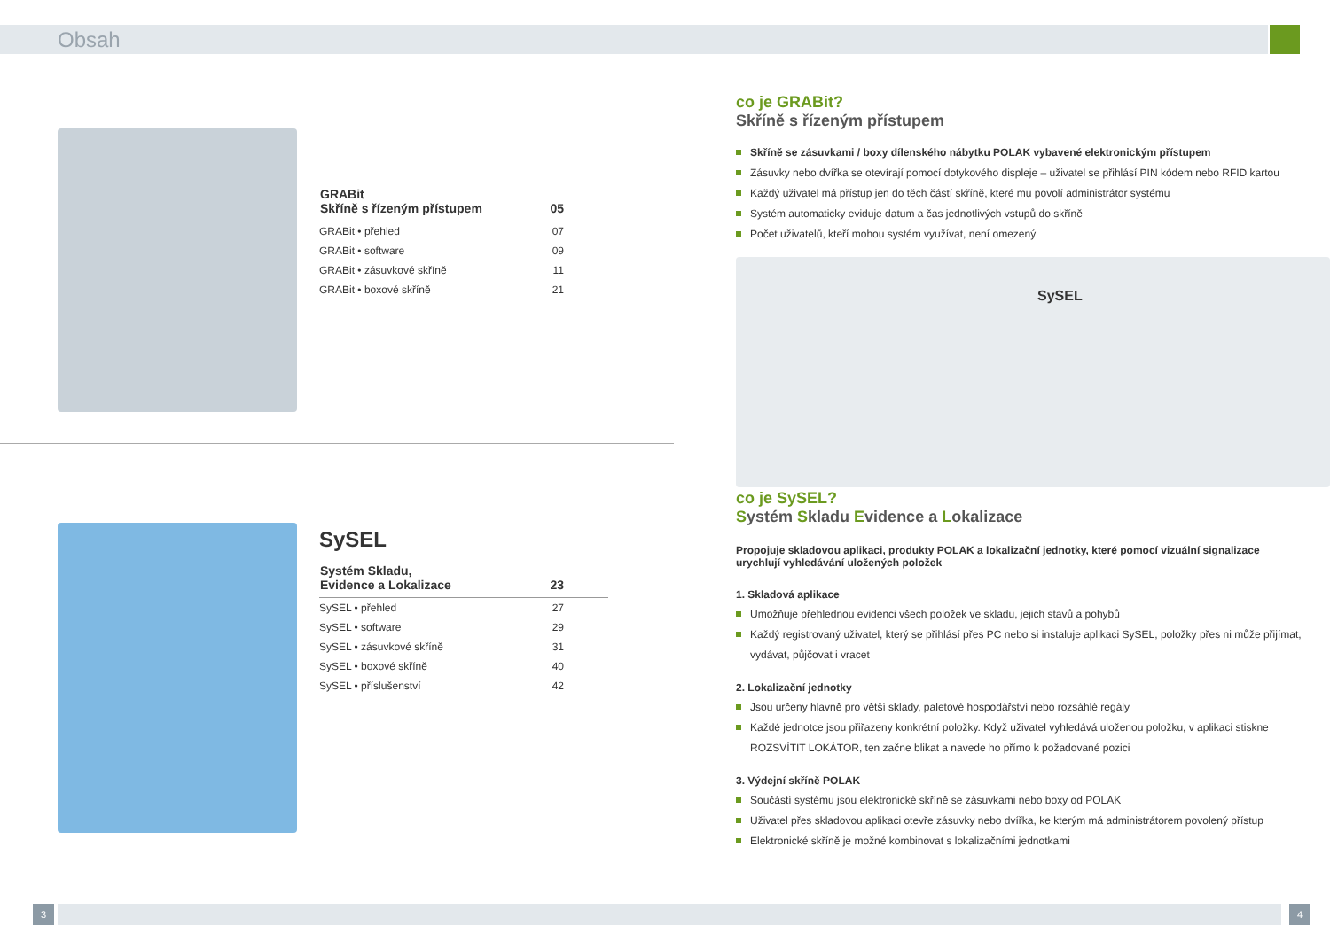Obsah
| GRABit Skříně s řízeným přístupem | 05 |
| --- | --- |
| GRABit • přehled | 07 |
| GRABit • software | 09 |
| GRABit • zásuvkové skříně | 11 |
| GRABit • boxové skříně | 21 |
SySEL
| Systém Skladu, Evidence a Lokalizace | 23 |
| --- | --- |
| SySEL • přehled | 27 |
| SySEL • software | 29 |
| SySEL • zásuvkové skříně | 31 |
| SySEL • boxové skříně | 40 |
| SySEL • příslušenství | 42 |
co je GRABit?
Skříně s řízeným přístupem
Skříně se zásuvkami / boxy dílenského nábytku POLAK vybavené elektronickým přístupem
Zásuvky nebo dvířka se otevírají pomocí dotykového displeje – uživatel se přihlásí PIN kódem nebo RFID kartou
Každý uživatel má přístup jen do těch částí skříně, které mu povolí administrátor systému
Systém automaticky eviduje datum a čas jednotlivých vstupů do skříně
Počet uživatelů, kteří mohou systém využívat, není omezený
SySEL
co je SySEL?
Systém Skladu Evidence a Lokalizace
Propojuje skladovou aplikaci, produkty POLAK a lokalizační jednotky, které pomocí vizuální signalizace urychlují vyhledávání uložených položek
1. Skladová aplikace
Umožňuje přehlednou evidenci všech položek ve skladu, jejich stavů a pohybů
Každý registrovaný uživatel, který se přihlásí přes PC nebo si instaluje aplikaci SySEL, položky přes ni může přijímat, vydávat, půjčovat i vracet
2. Lokalizační jednotky
Jsou určeny hlavně pro větší sklady, paletové hospodářství nebo rozsáhlé regály
Každé jednotce jsou přiřazeny konkrétní položky. Když uživatel vyhledává uloženou položku, v aplikaci stiskne ROZSVÍTIT LOKÁTOR, ten začne blikat a navede ho přímo k požadované pozici
3. Výdejní skříně POLAK
Součástí systému jsou elektronické skříně se zásuvkami nebo boxy od POLAK
Uživatel přes skladovou aplikaci otevře zásuvky nebo dvířka, ke kterým má administrátorem povolený přístup
Elektronické skříně je možné kombinovat s lokalizačními jednotkami
3 4